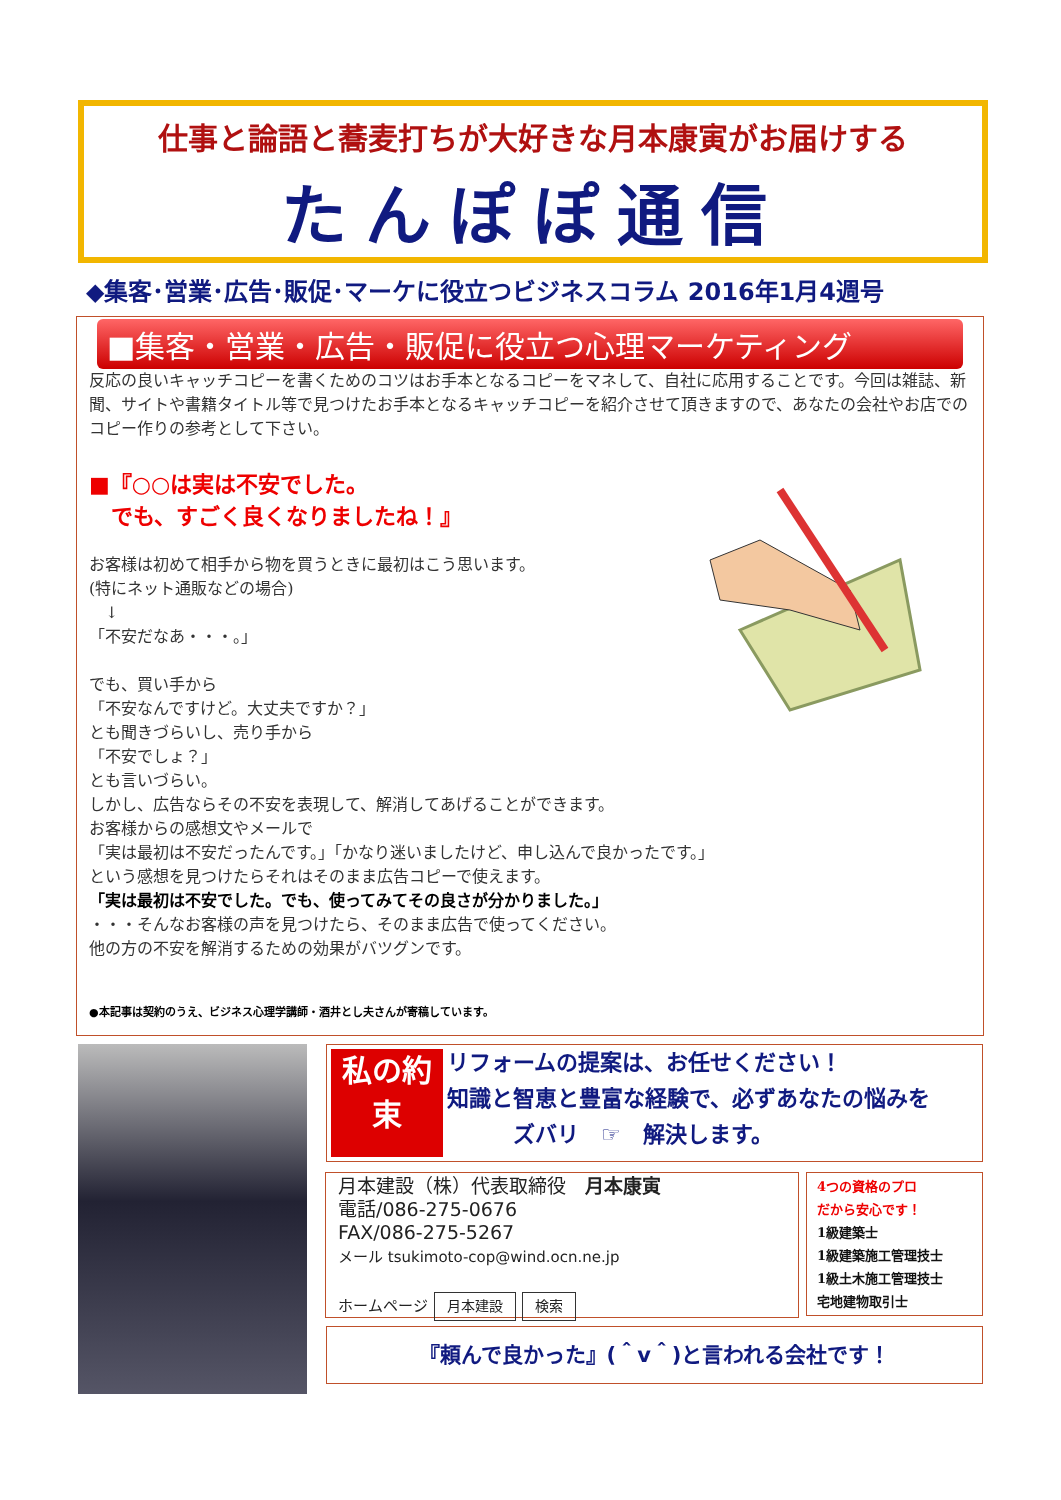仕事と論語と蕎麦打ちが大好きな月本康寅がお届けする
たんぽぽ通信
◆集客･営業･広告･販促･マーケに役立つビジネスコラム 2016年1月4週号
■集客・営業・広告・販促に役立つ心理マーケティング
反応の良いキャッチコピーを書くためのコツはお手本となるコピーをマネして、自社に応用することです。今回は雑誌、新聞、サイトや書籍タイトル等で見つけたお手本となるキャッチコピーを紹介させて頂きますので、あなたの会社やお店でのコピー作りの参考として下さい。
■『○○は実は不安でした。
　でも、すごく良くなりましたね！』
お客様は初めて相手から物を買うときに最初はこう思います。
(特にネット通販などの場合)
　↓
「不安だなあ・・・。」
でも、買い手から
「不安なんですけど。大丈夫ですか？」
とも聞きづらいし、売り手から
「不安でしょ？」
とも言いづらい。
しかし、広告ならその不安を表現して、解消してあげることができます。
お客様からの感想文やメールで
「実は最初は不安だったんです。」「かなり迷いましたけど、申し込んで良かったです。」
という感想を見つけたらそれはそのまま広告コピーで使えます。
「実は最初は不安でした。でも、使ってみてその良さが分かりました。」
・・・そんなお客様の声を見つけたら、そのまま広告で使ってください。
他の方の不安を解消するための効果がバツグンです。
●本記事は契約のうえ、ビジネス心理学講師・酒井とし夫さんが寄稿しています。
私の約束
リフォームの提案は、お任せください！
知識と智恵と豊富な経験で、必ずあなたの悩みを
　　　ズバリ　☞　解決します。
月本建設（株）代表取締役　月本康寅
電話/086-275-0676
FAX/086-275-5267
メール tsukimoto-cop@wind.ocn.ne.jp
ホームページ 月本建設 検索
4つの資格のプロ
だから安心です！
1級建築士
1級建築施工管理技士
1級土木施工管理技士
宅地建物取引士
『頼んで良かった』(＾v＾)と言われる会社です！